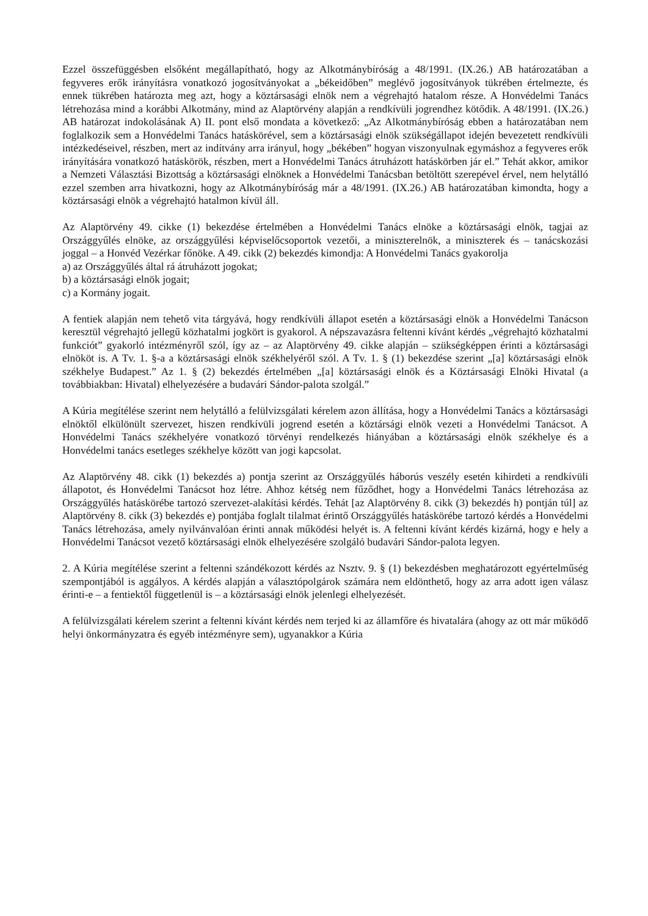Ezzel összefüggésben elsőként megállapítható, hogy az Alkotmánybíróság a 48/1991. (IX.26.) AB határozatában a fegyveres erők irányításra vonatkozó jogosítványokat a „békeidőben” meglévő jogosítványok tükrében értelmezte, és ennek tükrében határozta meg azt, hogy a köztársasági elnök nem a végrehajtó hatalom része. A Honvédelmi Tanács létrehozása mind a korábbi Alkotmány, mind az Alaptörvény alapján a rendkívüli jogrendhez kötődik. A 48/1991. (IX.26.) AB határozat indokolásának A) II. pont első mondata a következő: „Az Alkotmánybíróság ebben a határozatában nem foglalkozik sem a Honvédelmi Tanács hatáskörével, sem a köztársasági elnök szükségállapot idején bevezetett rendkívüli intézkedéseivel, részben, mert az indítvány arra irányul, hogy „békében” hogyan viszonyulnak egymáshoz a fegyveres erők irányítására vonatkozó hatáskörök, részben, mert a Honvédelmi Tanács átruházott hatáskörben jár el.” Tehát akkor, amikor a Nemzeti Választási Bizottság a köztársasági elnöknek a Honvédelmi Tanácsban betöltött szerepével érvel, nem helytálló ezzel szemben arra hivatkozni, hogy az Alkotmánybíróság már a 48/1991. (IX.26.) AB határozatában kimondta, hogy a köztársasági elnök a végrehajtó hatalmon kívül áll.
Az Alaptörvény 49. cikke (1) bekezdése értelmében a Honvédelmi Tanács elnöke a köztársasági elnök, tagjai az Országgyűlés elnöke, az országgyűlési képviselőcsoportok vezetői, a miniszterelnök, a miniszterek és – tanácskozási joggal – a Honvéd Vezérkar főnöke. A 49. cikk (2) bekezdés kimondja: A Honvédelmi Tanács gyakorolja
a) az Országgyűlés által rá átruházott jogokat;
b) a köztársasági elnök jogait;
c) a Kormány jogait.
A fentiek alapján nem tehető vita tárgyává, hogy rendkívüli állapot esetén a köztársasági elnök a Honvédelmi Tanácson keresztül végrehajtó jellegű közhatalmi jogkört is gyakorol. A népszavazásra feltenni kívánt kérdés „végrehajtó közhatalmi funkciót” gyakorló intézményről szól, így az – az Alaptörvény 49. cikke alapján – szükségképpen érinti a köztársasági elnököt is. A Tv. 1. §-a a köztársasági elnök székhelyéről szól. A Tv. 1. § (1) bekezdése szerint „[a] köztársasági elnök székhelye Budapest.” Az 1. § (2) bekezdés értelmében „[a] köztársasági elnök és a Köztársasági Elnöki Hivatal (a továbbiakban: Hivatal) elhelyezésére a budavári Sándor-palota szolgál.”
A Kúria megítélése szerint nem helytálló a felülvizsgálati kérelem azon állítása, hogy a Honvédelmi Tanács a köztársasági elnöktől elkülönült szervezet, hiszen rendkívüli jogrend esetén a köztársági elnök vezeti a Honvédelmi Tanácsot. A Honvédelmi Tanács székhelyére vonatkozó törvényi rendelkezés hiányában a köztársasági elnök székhelye és a Honvédelmi tanács esetleges székhelye között van jogi kapcsolat.
Az Alaptörvény 48. cikk (1) bekezdés a) pontja szerint az Országgyűlés háborús veszély esetén kihirdeti a rendkívüli állapotot, és Honvédelmi Tanácsot hoz létre. Ahhoz kétség nem fűződhet, hogy a Honvédelmi Tanács létrehozása az Országgyűlés hatáskörébe tartozó szervezet-alakítási kérdés. Tehát [az Alaptörvény 8. cikk (3) bekezdés h) pontján túl] az Alaptörvény 8. cikk (3) bekezdés e) pontjába foglalt tilalmat érintő Országgyűlés hatáskörébe tartozó kérdés a Honvédelmi Tanács létrehozása, amely nyilvánvalóan érinti annak működési helyét is. A feltenni kívánt kérdés kizárná, hogy e hely a Honvédelmi Tanácsot vezető köztársasági elnök elhelyezésére szolgáló budavári Sándor-palota legyen.
2. A Kúria megítélése szerint a feltenni szándékozott kérdés az Nsztv. 9. § (1) bekezdésben meghatározott egyértelműség szempontjából is aggályos. A kérdés alapján a választópolgárok számára nem eldönthető, hogy az arra adott igen válasz érinti-e – a fentiektől függetlenül is – a köztársasági elnök jelenlegi elhelyezését.
A felülvizsgálati kérelem szerint a feltenni kívánt kérdés nem terjed ki az államfőre és hivatalára (ahogy az ott már működő helyi önkormányzatra és egyéb intézményre sem), ugyanakkor a Kúria